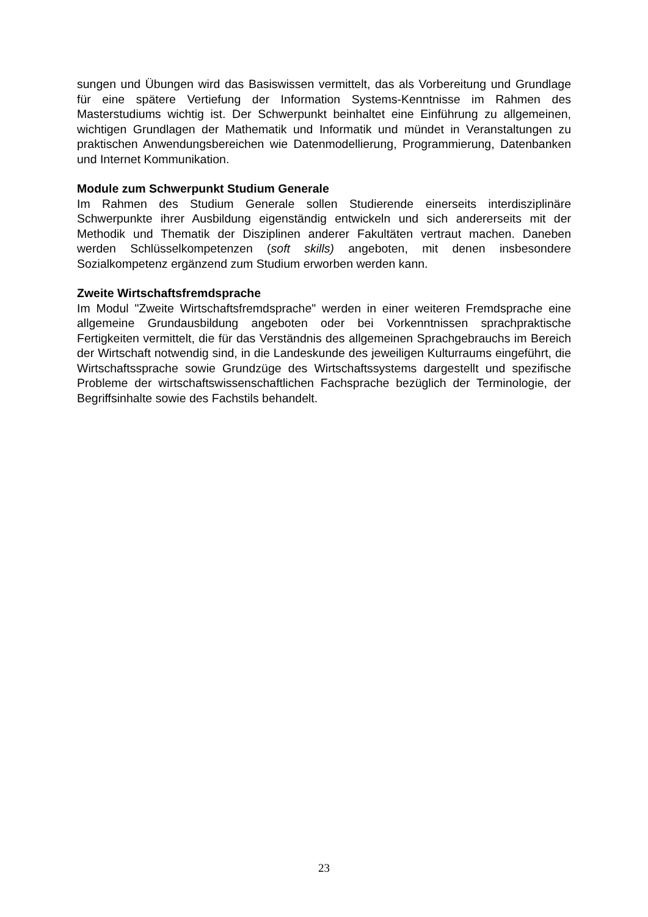sungen und Übungen wird das Basiswissen vermittelt, das als Vorbereitung und Grundlage für eine spätere Vertiefung der Information Systems-Kenntnisse im Rahmen des Masterstudiums wichtig ist. Der Schwerpunkt beinhaltet eine Einführung zu allgemeinen, wichtigen Grundlagen der Mathematik und Informatik und mündet in Veranstaltungen zu praktischen Anwendungsbereichen wie Datenmodellierung, Programmierung, Datenbanken und Internet Kommunikation.
Module zum Schwerpunkt Studium Generale
Im Rahmen des Studium Generale sollen Studierende einerseits interdisziplinäre Schwerpunkte ihrer Ausbildung eigenständig entwickeln und sich andererseits mit der Methodik und Thematik der Disziplinen anderer Fakultäten vertraut machen. Daneben werden Schlüsselkompetenzen (soft skills) angeboten, mit denen insbesondere Sozialkompetenz ergänzend zum Studium erworben werden kann.
Zweite Wirtschaftsfremdsprache
Im Modul "Zweite Wirtschaftsfremdsprache" werden in einer weiteren Fremdsprache eine allgemeine Grundausbildung angeboten oder bei Vorkenntnissen sprachpraktische Fertigkeiten vermittelt, die für das Verständnis des allgemeinen Sprachgebrauchs im Bereich der Wirtschaft notwendig sind, in die Landeskunde des jeweiligen Kulturraums eingeführt, die Wirtschaftssprache sowie Grundzüge des Wirtschaftssystems dargestellt und spezifische Probleme der wirtschaftswissenschaftlichen Fachsprache bezüglich der Terminologie, der Begriffsinhalte sowie des Fachstils behandelt.
23